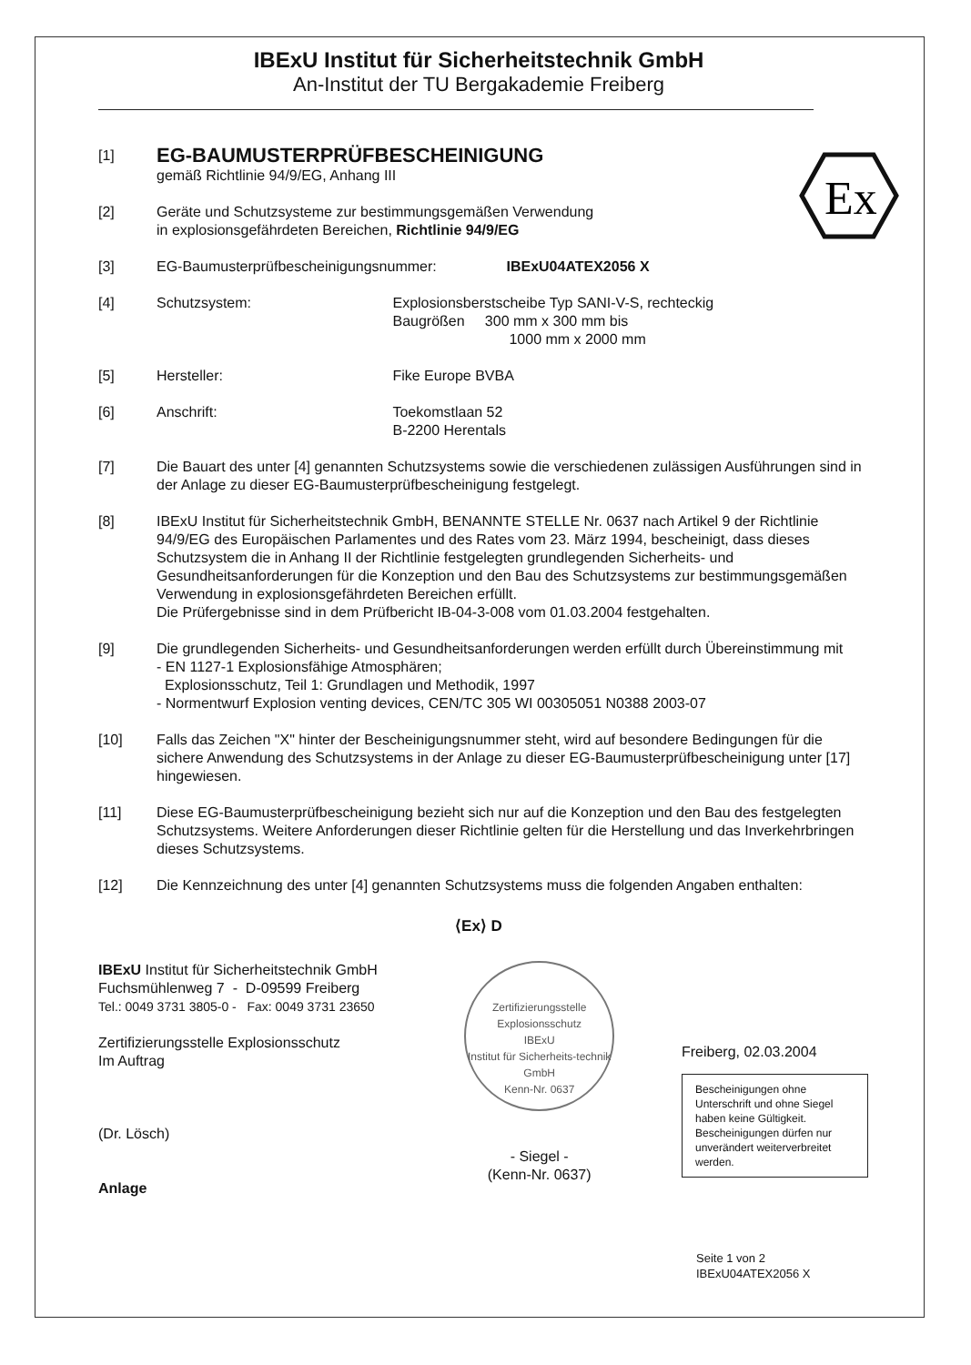IBExU Institut für Sicherheitstechnik GmbH
An-Institut der TU Bergakademie Freiberg
Ex
[1]
EG-BAUMUSTERPRÜFBESCHEINIGUNG
gemäß Richtlinie 94/9/EG, Anhang III
[2] Geräte und Schutzsysteme zur bestimmungsgemäßen Verwendung
in explosionsgefährdeten Bereichen, Richtlinie 94/9/EG
[3] EG-Baumusterprüfbescheinigungsnummer: IBExU04ATEX2056 X
[4] Schutzsystem: Explosionsberstscheibe Typ SANI-V-S, rechteckig
Baugrößen 300 mm x 300 mm bis
1000 mm x 2000 mm
[5] Hersteller: Fike Europe BVBA
[6] Anschrift: Toekomstlaan 52
B-2200 Herentals
[7] Die Bauart des unter [4] genannten Schutzsystems sowie die verschiedenen zulässigen Ausführungen sind in der Anlage zu dieser EG-Baumusterprüfbescheinigung festgelegt.
[8] IBExU Institut für Sicherheitstechnik GmbH, BENANNTE STELLE Nr. 0637 nach Artikel 9 der Richtlinie 94/9/EG des Europäischen Parlamentes und des Rates vom 23. März 1994, bescheinigt, dass dieses Schutzsystem die in Anhang II der Richtlinie festgelegten grundlegenden Sicherheits- und Gesundheitsanforderungen für die Konzeption und den Bau des Schutzsystems zur bestimmungsgemäßen Verwendung in explosionsgefährdeten Bereichen erfüllt.
Die Prüfergebnisse sind in dem Prüfbericht IB-04-3-008 vom 01.03.2004 festgehalten.
[9] Die grundlegenden Sicherheits- und Gesundheitsanforderungen werden erfüllt durch Übereinstimmung mit
- EN 1127-1 Explosionsfähige Atmosphären;
Explosionsschutz, Teil 1: Grundlagen und Methodik, 1997
- Normentwurf Explosion venting devices, CEN/TC 305 WI 00305051 N0388 2003-07
[10] Falls das Zeichen "X" hinter der Bescheinigungsnummer steht, wird auf besondere Bedingungen für die sichere Anwendung des Schutzsystems in der Anlage zu dieser EG-Baumusterprüfbescheinigung unter [17] hingewiesen.
[11] Diese EG-Baumusterprüfbescheinigung bezieht sich nur auf die Konzeption und den Bau des festgelegten Schutzsystems. Weitere Anforderungen dieser Richtlinie gelten für die Herstellung und das Inverkehrbringen dieses Schutzsystems.
[12] Die Kennzeichnung des unter [4] genannten Schutzsystems muss die folgenden Angaben enthalten:
⟨Ex⟩ D
IBExU Institut für Sicherheitstechnik GmbH
Fuchsmühlenweg 7 - D-09599 Freiberg
Tel.: 0049 3731 3805-0 - Fax: 0049 3731 23650
Zertifizierungsstelle Explosionsschutz
Im Auftrag
(Dr. Lösch)
Anlage
Zertifizierungsstelle Explosionsschutz
IBExU
Institut für Sicherheits-technik GmbH
Kenn-Nr. 0637
- Siegel -
(Kenn-Nr. 0637)
Freiberg, 02.03.2004
Bescheinigungen ohne Unterschrift und ohne Siegel haben keine Gültigkeit. Bescheinigungen dürfen nur unverändert weiterverbreitet werden.
Seite 1 von 2
IBExU04ATEX2056 X